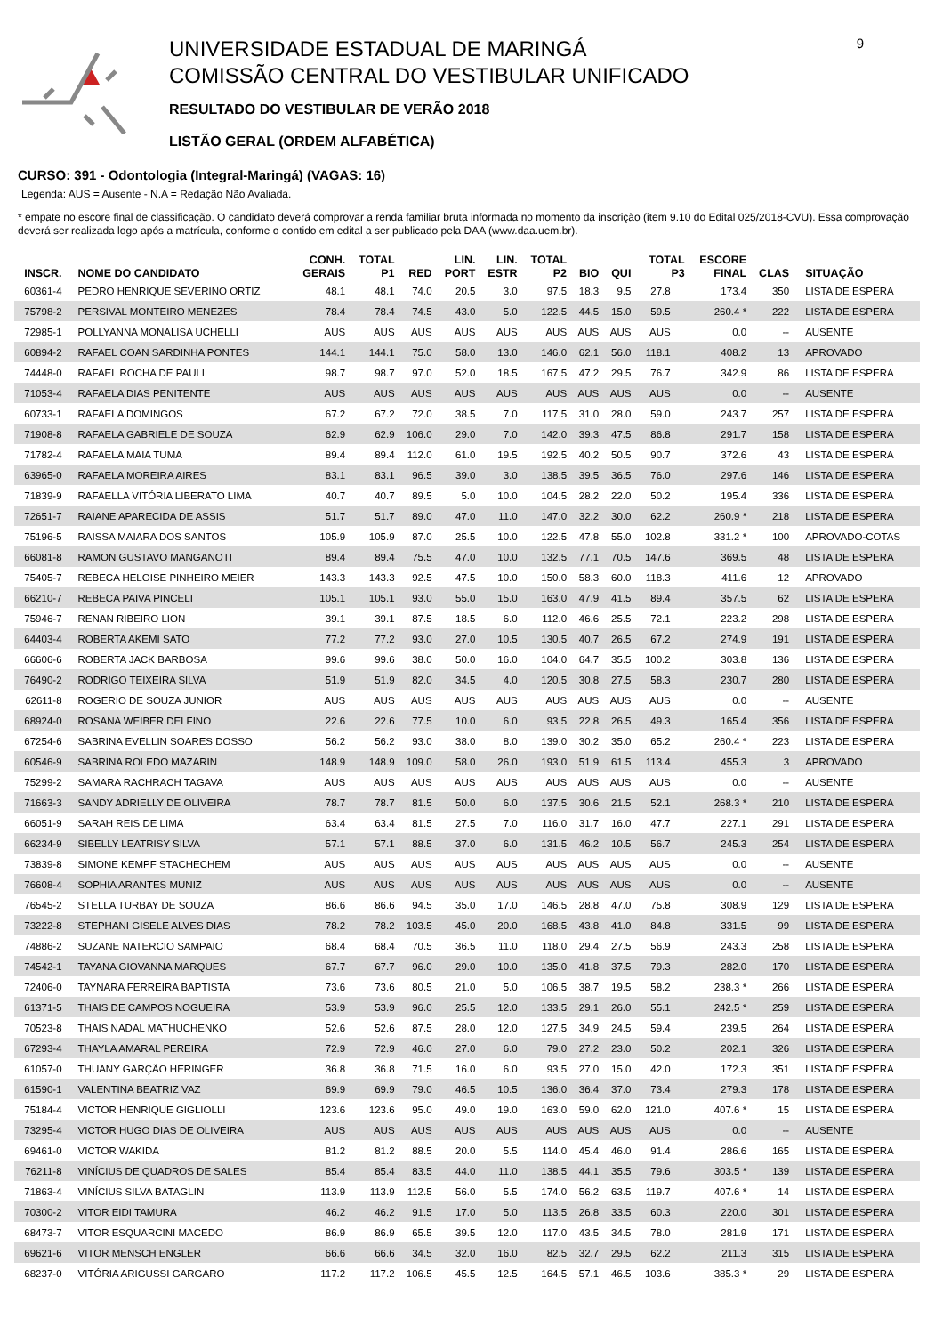UNIVERSIDADE ESTADUAL DE MARINGÁ
COMISSÃO CENTRAL DO VESTIBULAR UNIFICADO
RESULTADO DO VESTIBULAR DE VERÃO 2018
LISTÃO GERAL (ORDEM ALFABÉTICA)
9
CURSO: 391 - Odontologia (Integral-Maringá) (VAGAS: 16)
Legenda: AUS = Ausente - N.A = Redação Não Avaliada.
* empate no escore final de classificação. O candidato deverá comprovar a renda familiar bruta informada no momento da inscrição (item 9.10 do Edital 025/2018-CVU). Essa comprovação deverá ser realizada logo após a matrícula, conforme o contido em edital a ser publicado pela DAA (www.daa.uem.br).
| INSCR. | NOME DO CANDIDATO | CONH. GERAIS | TOTAL P1 | RED | LIN. PORT | LIN. ESTR | TOTAL P2 | BIO | QUI | TOTAL P3 | ESCORE FINAL | CLAS | SITUAÇÃO |
| --- | --- | --- | --- | --- | --- | --- | --- | --- | --- | --- | --- | --- | --- |
| 60361-4 | PEDRO HENRIQUE SEVERINO ORTIZ | 48.1 | 48.1 | 74.0 | 20.5 | 3.0 | 97.5 | 18.3 | 9.5 | 27.8 | 173.4 | 350 | LISTA DE ESPERA |
| 75798-2 | PERSIVAL MONTEIRO MENEZES | 78.4 | 78.4 | 74.5 | 43.0 | 5.0 | 122.5 | 44.5 | 15.0 | 59.5 | 260.4 * | 222 | LISTA DE ESPERA |
| 72985-1 | POLLYANNA MONALISA UCHELLI | AUS | AUS | AUS | AUS | AUS | AUS | AUS | AUS | AUS | 0.0 | -- | AUSENTE |
| 60894-2 | RAFAEL COAN SARDINHA PONTES | 144.1 | 144.1 | 75.0 | 58.0 | 13.0 | 146.0 | 62.1 | 56.0 | 118.1 | 408.2 | 13 | APROVADO |
| 74448-0 | RAFAEL ROCHA DE PAULI | 98.7 | 98.7 | 97.0 | 52.0 | 18.5 | 167.5 | 47.2 | 29.5 | 76.7 | 342.9 | 86 | LISTA DE ESPERA |
| 71053-4 | RAFAELA DIAS PENITENTE | AUS | AUS | AUS | AUS | AUS | AUS | AUS | AUS | AUS | 0.0 | -- | AUSENTE |
| 60733-1 | RAFAELA DOMINGOS | 67.2 | 67.2 | 72.0 | 38.5 | 7.0 | 117.5 | 31.0 | 28.0 | 59.0 | 243.7 | 257 | LISTA DE ESPERA |
| 71908-8 | RAFAELA GABRIELE DE SOUZA | 62.9 | 62.9 | 106.0 | 29.0 | 7.0 | 142.0 | 39.3 | 47.5 | 86.8 | 291.7 | 158 | LISTA DE ESPERA |
| 71782-4 | RAFAELA MAIA TUMA | 89.4 | 89.4 | 112.0 | 61.0 | 19.5 | 192.5 | 40.2 | 50.5 | 90.7 | 372.6 | 43 | LISTA DE ESPERA |
| 63965-0 | RAFAELA MOREIRA AIRES | 83.1 | 83.1 | 96.5 | 39.0 | 3.0 | 138.5 | 39.5 | 36.5 | 76.0 | 297.6 | 146 | LISTA DE ESPERA |
| 71839-9 | RAFAELLA VITÓRIA LIBERATO LIMA | 40.7 | 40.7 | 89.5 | 5.0 | 10.0 | 104.5 | 28.2 | 22.0 | 50.2 | 195.4 | 336 | LISTA DE ESPERA |
| 72651-7 | RAIANE APARECIDA DE ASSIS | 51.7 | 51.7 | 89.0 | 47.0 | 11.0 | 147.0 | 32.2 | 30.0 | 62.2 | 260.9 * | 218 | LISTA DE ESPERA |
| 75196-5 | RAISSA MAIARA DOS SANTOS | 105.9 | 105.9 | 87.0 | 25.5 | 10.0 | 122.5 | 47.8 | 55.0 | 102.8 | 331.2 * | 100 | APROVADO-COTAS |
| 66081-8 | RAMON GUSTAVO MANGANOTI | 89.4 | 89.4 | 75.5 | 47.0 | 10.0 | 132.5 | 77.1 | 70.5 | 147.6 | 369.5 | 48 | LISTA DE ESPERA |
| 75405-7 | REBECA HELOISE PINHEIRO MEIER | 143.3 | 143.3 | 92.5 | 47.5 | 10.0 | 150.0 | 58.3 | 60.0 | 118.3 | 411.6 | 12 | APROVADO |
| 66210-7 | REBECA PAIVA PINCELI | 105.1 | 105.1 | 93.0 | 55.0 | 15.0 | 163.0 | 47.9 | 41.5 | 89.4 | 357.5 | 62 | LISTA DE ESPERA |
| 75946-7 | RENAN RIBEIRO LION | 39.1 | 39.1 | 87.5 | 18.5 | 6.0 | 112.0 | 46.6 | 25.5 | 72.1 | 223.2 | 298 | LISTA DE ESPERA |
| 64403-4 | ROBERTA AKEMI SATO | 77.2 | 77.2 | 93.0 | 27.0 | 10.5 | 130.5 | 40.7 | 26.5 | 67.2 | 274.9 | 191 | LISTA DE ESPERA |
| 66606-6 | ROBERTA JACK BARBOSA | 99.6 | 99.6 | 38.0 | 50.0 | 16.0 | 104.0 | 64.7 | 35.5 | 100.2 | 303.8 | 136 | LISTA DE ESPERA |
| 76490-2 | RODRIGO TEIXEIRA SILVA | 51.9 | 51.9 | 82.0 | 34.5 | 4.0 | 120.5 | 30.8 | 27.5 | 58.3 | 230.7 | 280 | LISTA DE ESPERA |
| 62611-8 | ROGERIO DE SOUZA JUNIOR | AUS | AUS | AUS | AUS | AUS | AUS | AUS | AUS | AUS | 0.0 | -- | AUSENTE |
| 68924-0 | ROSANA WEIBER DELFINO | 22.6 | 22.6 | 77.5 | 10.0 | 6.0 | 93.5 | 22.8 | 26.5 | 49.3 | 165.4 | 356 | LISTA DE ESPERA |
| 67254-6 | SABRINA EVELLIN SOARES DOSSO | 56.2 | 56.2 | 93.0 | 38.0 | 8.0 | 139.0 | 30.2 | 35.0 | 65.2 | 260.4 * | 223 | LISTA DE ESPERA |
| 60546-9 | SABRINA ROLEDO MAZARIN | 148.9 | 148.9 | 109.0 | 58.0 | 26.0 | 193.0 | 51.9 | 61.5 | 113.4 | 455.3 | 3 | APROVADO |
| 75299-2 | SAMARA RACHRACH TAGAVA | AUS | AUS | AUS | AUS | AUS | AUS | AUS | AUS | AUS | 0.0 | -- | AUSENTE |
| 71663-3 | SANDY ADRIELLY DE OLIVEIRA | 78.7 | 78.7 | 81.5 | 50.0 | 6.0 | 137.5 | 30.6 | 21.5 | 52.1 | 268.3 * | 210 | LISTA DE ESPERA |
| 66051-9 | SARAH REIS DE LIMA | 63.4 | 63.4 | 81.5 | 27.5 | 7.0 | 116.0 | 31.7 | 16.0 | 47.7 | 227.1 | 291 | LISTA DE ESPERA |
| 66234-9 | SIBELLY LEATRISY SILVA | 57.1 | 57.1 | 88.5 | 37.0 | 6.0 | 131.5 | 46.2 | 10.5 | 56.7 | 245.3 | 254 | LISTA DE ESPERA |
| 73839-8 | SIMONE KEMPF STACHECHEM | AUS | AUS | AUS | AUS | AUS | AUS | AUS | AUS | AUS | 0.0 | -- | AUSENTE |
| 76608-4 | SOPHIA ARANTES MUNIZ | AUS | AUS | AUS | AUS | AUS | AUS | AUS | AUS | AUS | 0.0 | -- | AUSENTE |
| 76545-2 | STELLA TURBAY DE SOUZA | 86.6 | 86.6 | 94.5 | 35.0 | 17.0 | 146.5 | 28.8 | 47.0 | 75.8 | 308.9 | 129 | LISTA DE ESPERA |
| 73222-8 | STEPHANI GISELE ALVES DIAS | 78.2 | 78.2 | 103.5 | 45.0 | 20.0 | 168.5 | 43.8 | 41.0 | 84.8 | 331.5 | 99 | LISTA DE ESPERA |
| 74886-2 | SUZANE NATERCIO SAMPAIO | 68.4 | 68.4 | 70.5 | 36.5 | 11.0 | 118.0 | 29.4 | 27.5 | 56.9 | 243.3 | 258 | LISTA DE ESPERA |
| 74542-1 | TAYANA GIOVANNA MARQUES | 67.7 | 67.7 | 96.0 | 29.0 | 10.0 | 135.0 | 41.8 | 37.5 | 79.3 | 282.0 | 170 | LISTA DE ESPERA |
| 72406-0 | TAYNARA FERREIRA BAPTISTA | 73.6 | 73.6 | 80.5 | 21.0 | 5.0 | 106.5 | 38.7 | 19.5 | 58.2 | 238.3 * | 266 | LISTA DE ESPERA |
| 61371-5 | THAIS DE CAMPOS NOGUEIRA | 53.9 | 53.9 | 96.0 | 25.5 | 12.0 | 133.5 | 29.1 | 26.0 | 55.1 | 242.5 * | 259 | LISTA DE ESPERA |
| 70523-8 | THAIS NADAL MATHUCHENKO | 52.6 | 52.6 | 87.5 | 28.0 | 12.0 | 127.5 | 34.9 | 24.5 | 59.4 | 239.5 | 264 | LISTA DE ESPERA |
| 67293-4 | THAYLA AMARAL PEREIRA | 72.9 | 72.9 | 46.0 | 27.0 | 6.0 | 79.0 | 27.2 | 23.0 | 50.2 | 202.1 | 326 | LISTA DE ESPERA |
| 61057-0 | THUANY GARÇÃO HERINGER | 36.8 | 36.8 | 71.5 | 16.0 | 6.0 | 93.5 | 27.0 | 15.0 | 42.0 | 172.3 | 351 | LISTA DE ESPERA |
| 61590-1 | VALENTINA BEATRIZ VAZ | 69.9 | 69.9 | 79.0 | 46.5 | 10.5 | 136.0 | 36.4 | 37.0 | 73.4 | 279.3 | 178 | LISTA DE ESPERA |
| 75184-4 | VICTOR HENRIQUE GIGLIOLLI | 123.6 | 123.6 | 95.0 | 49.0 | 19.0 | 163.0 | 59.0 | 62.0 | 121.0 | 407.6 * | 15 | LISTA DE ESPERA |
| 73295-4 | VICTOR HUGO DIAS DE OLIVEIRA | AUS | AUS | AUS | AUS | AUS | AUS | AUS | AUS | AUS | 0.0 | -- | AUSENTE |
| 69461-0 | VICTOR WAKIDA | 81.2 | 81.2 | 88.5 | 20.0 | 5.5 | 114.0 | 45.4 | 46.0 | 91.4 | 286.6 | 165 | LISTA DE ESPERA |
| 76211-8 | VINÍCIUS DE QUADROS DE SALES | 85.4 | 85.4 | 83.5 | 44.0 | 11.0 | 138.5 | 44.1 | 35.5 | 79.6 | 303.5 * | 139 | LISTA DE ESPERA |
| 71863-4 | VINÍCIUS SILVA BATAGLIN | 113.9 | 113.9 | 112.5 | 56.0 | 5.5 | 174.0 | 56.2 | 63.5 | 119.7 | 407.6 * | 14 | LISTA DE ESPERA |
| 70300-2 | VITOR EIDI TAMURA | 46.2 | 46.2 | 91.5 | 17.0 | 5.0 | 113.5 | 26.8 | 33.5 | 60.3 | 220.0 | 301 | LISTA DE ESPERA |
| 68473-7 | VITOR ESQUARCINI MACEDO | 86.9 | 86.9 | 65.5 | 39.5 | 12.0 | 117.0 | 43.5 | 34.5 | 78.0 | 281.9 | 171 | LISTA DE ESPERA |
| 69621-6 | VITOR MENSCH ENGLER | 66.6 | 66.6 | 34.5 | 32.0 | 16.0 | 82.5 | 32.7 | 29.5 | 62.2 | 211.3 | 315 | LISTA DE ESPERA |
| 68237-0 | VITÓRIA ARIGUSSI GARGARO | 117.2 | 117.2 | 106.5 | 45.5 | 12.5 | 164.5 | 57.1 | 46.5 | 103.6 | 385.3 * | 29 | LISTA DE ESPERA |